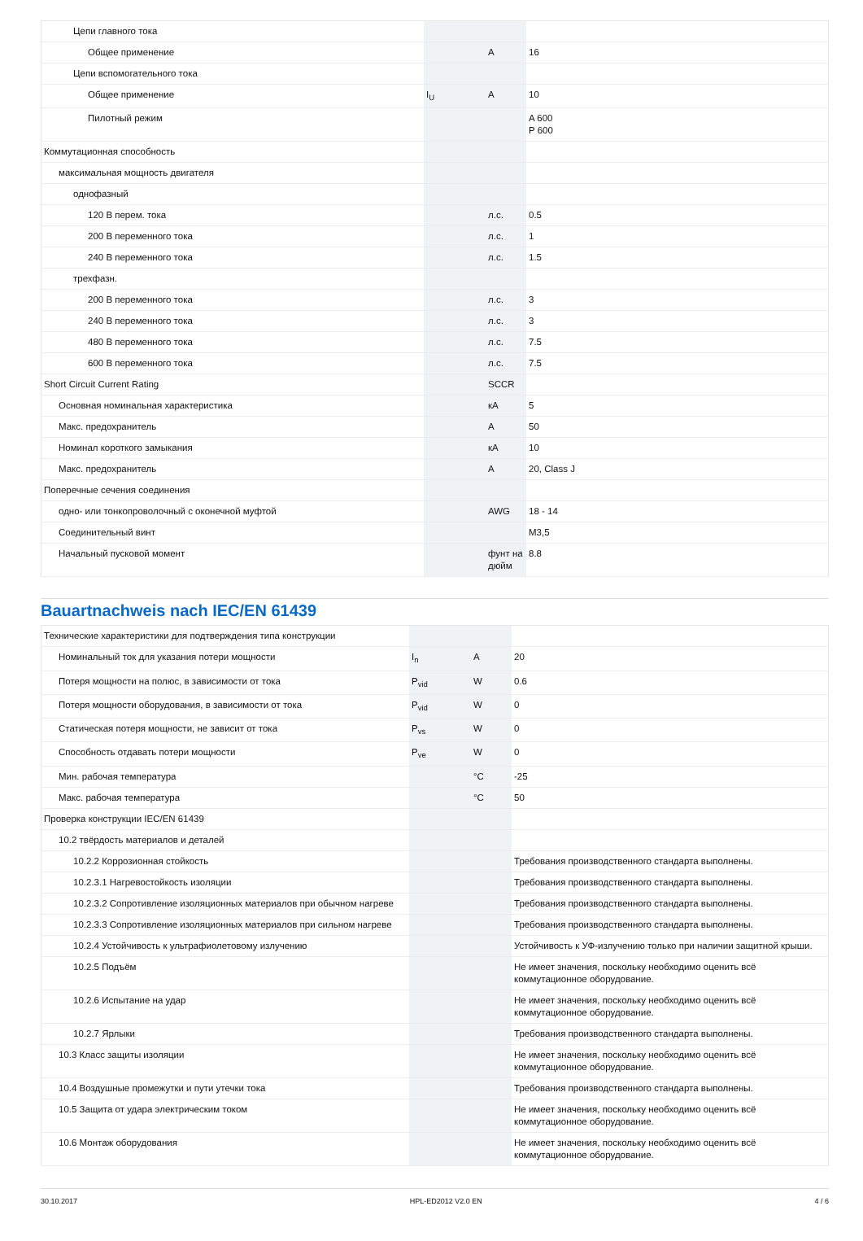| Цепи главного тока | | | |
| Общее применение | | A | 16 |
| Цепи вспомогательного тока | | | |
| Общее применение | I<sub>U</sub> | A | 10 |
| Пилотный режим | | | A 600 P 600 |
| Коммутационная способность | | | |
| максимальная мощность двигателя | | | |
| однофазный | | | |
| 120 В перем. тока | | л.с. | 0.5 |
| 200 В переменного тока | | л.с. | 1 |
| 240 В переменного тока | | л.с. | 1.5 |
| трехфазн. | | | |
| 200 В переменного тока | | л.с. | 3 |
| 240 В переменного тока | | л.с. | 3 |
| 480 В переменного тока | | л.с. | 7.5 |
| 600 В переменного тока | | л.с. | 7.5 |
| Short Circuit Current Rating | | SCCR | |
| Основная номинальная характеристика | | кА | 5 |
| Макс. предохранитель | | A | 50 |
| Номинал короткого замыкания | | кА | 10 |
| Макс. предохранитель | | A | 20, Class J |
| Поперечные сечения соединения | | | |
| одно- или тонкопроволочный с оконечной муфтой | | AWG | 18 - 14 |
| Соединительный винт | | | M3,5 |
| Начальный пусковой момент | | фунт на дюйм | 8.8 |
Bauartnachweis nach IEC/EN 61439
| Технические характеристики для подтверждения типа конструкции | | | |
| Номинальный ток для указания потери мощности | I<sub>n</sub> | A | 20 |
| Потеря мощности на полюс, в зависимости от тока | P<sub>vid</sub> | W | 0.6 |
| Потеря мощности оборудования, в зависимости от тока | P<sub>vid</sub> | W | 0 |
| Статическая потеря мощности, не зависит от тока | P<sub>vs</sub> | W | 0 |
| Способность отдавать потери мощности | P<sub>ve</sub> | W | 0 |
| Мин. рабочая температура | | °C | -25 |
| Макс. рабочая температура | | °C | 50 |
| Проверка конструкции IEC/EN 61439 | | | |
| 10.2 твёрдость материалов и деталей | | | |
| 10.2.2 Коррозионная стойкость | | | Требования производственного стандарта выполнены. |
| 10.2.3.1 Нагревостойкость изоляции | | | Требования производственного стандарта выполнены. |
| 10.2.3.2 Сопротивление изоляционных материалов при обычном нагреве | | | Требования производственного стандарта выполнены. |
| 10.2.3.3 Сопротивление изоляционных материалов при сильном нагреве | | | Требования производственного стандарта выполнены. |
| 10.2.4 Устойчивость к ультрафиолетовому излучению | | | Устойчивость к УФ-излучению только при наличии защитной крыши. |
| 10.2.5 Подъём | | | Не имеет значения, поскольку необходимо оценить всё коммутационное оборудование. |
| 10.2.6 Испытание на удар | | | Не имеет значения, поскольку необходимо оценить всё коммутационное оборудование. |
| 10.2.7 Ярлыки | | | Требования производственного стандарта выполнены. |
| 10.3 Класс защиты изоляции | | | Не имеет значения, поскольку необходимо оценить всё коммутационное оборудование. |
| 10.4 Воздушные промежутки и пути утечки тока | | | Требования производственного стандарта выполнены. |
| 10.5 Защита от удара электрическим током | | | Не имеет значения, поскольку необходимо оценить всё коммутационное оборудование. |
| 10.6 Монтаж оборудования | | | Не имеет значения, поскольку необходимо оценить всё коммутационное оборудование. |
30.10.2017 HPL-ED2012 V2.0 EN 4 / 6